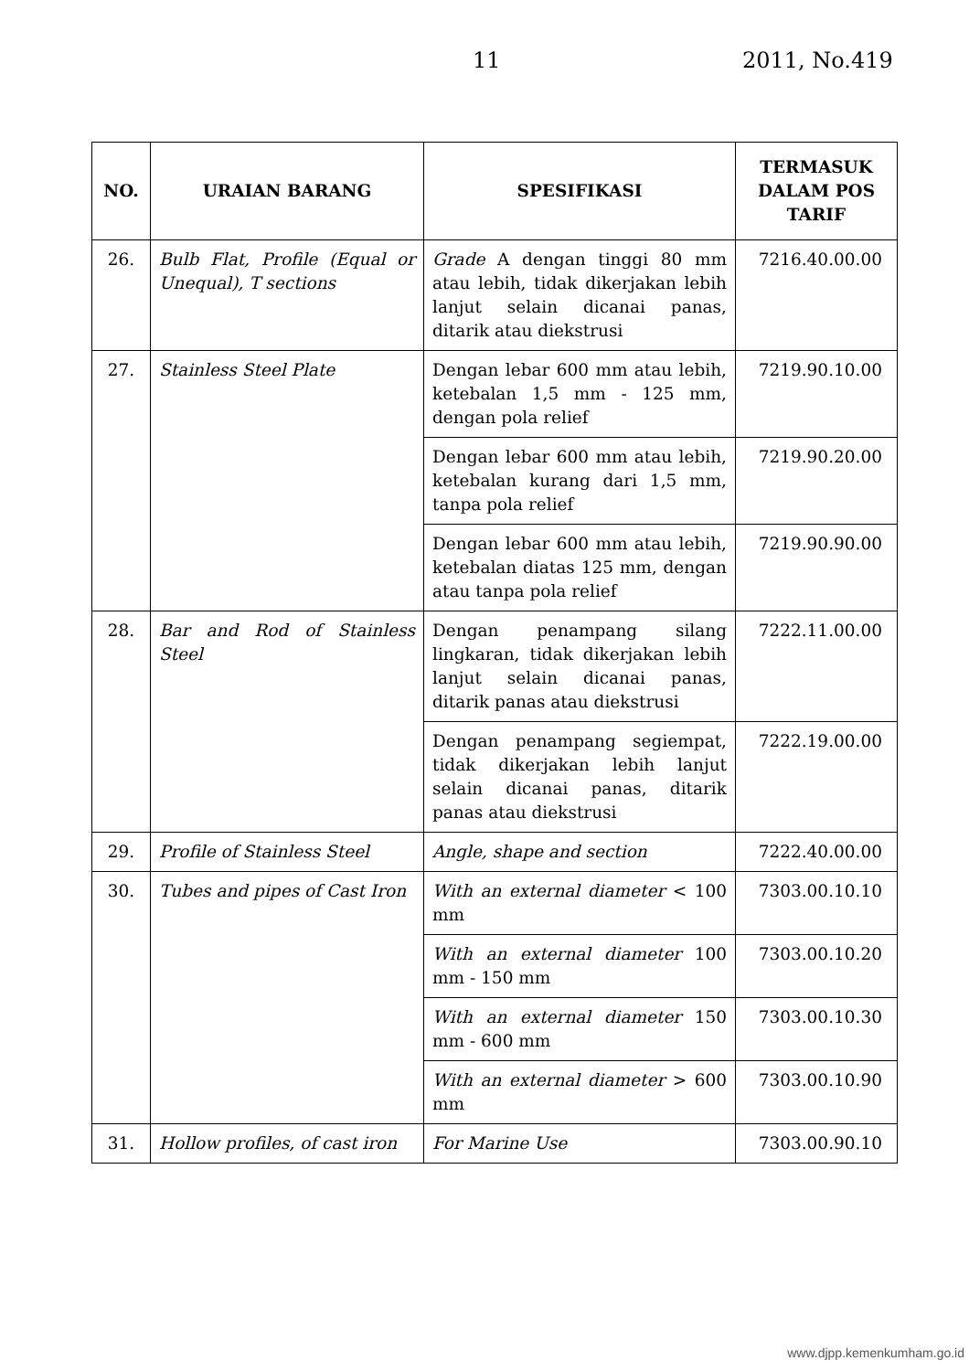11 2011, No.419
| NO. | URAIAN BARANG | SPESIFIKASI | TERMASUK DALAM POS TARIF |
| --- | --- | --- | --- |
| 26. | Bulb Flat, Profile (Equal or Unequal), T sections | Grade A dengan tinggi 80 mm atau lebih, tidak dikerjakan lebih lanjut selain dicanai panas, ditarik atau diekstrusi | 7216.40.00.00 |
| 27. | Stainless Steel Plate | Dengan lebar 600 mm atau lebih, ketebalan 1,5 mm - 125 mm, dengan pola relief | 7219.90.10.00 |
| | | Dengan lebar 600 mm atau lebih, ketebalan kurang dari 1,5 mm, tanpa pola relief | 7219.90.20.00 |
| | | Dengan lebar 600 mm atau lebih, ketebalan diatas 125 mm, dengan atau tanpa pola relief | 7219.90.90.00 |
| 28. | Bar and Rod of Stainless Steel | Dengan penampang silang lingkaran, tidak dikerjakan lebih lanjut selain dicanai panas, ditarik panas atau diekstrusi | 7222.11.00.00 |
| | | Dengan penampang segiempat, tidak dikerjakan lebih lanjut selain dicanai panas, ditarik panas atau diekstrusi | 7222.19.00.00 |
| 29. | Profile of Stainless Steel | Angle, shape and section | 7222.40.00.00 |
| 30. | Tubes and pipes of Cast Iron | With an external diameter < 100 mm | 7303.00.10.10 |
| | | With an external diameter 100 mm - 150 mm | 7303.00.10.20 |
| | | With an external diameter 150 mm - 600 mm | 7303.00.10.30 |
| | | With an external diameter > 600 mm | 7303.00.10.90 |
| 31. | Hollow profiles, of cast iron | For Marine Use | 7303.00.90.10 |
www.djpp.kemenkumham.go.id